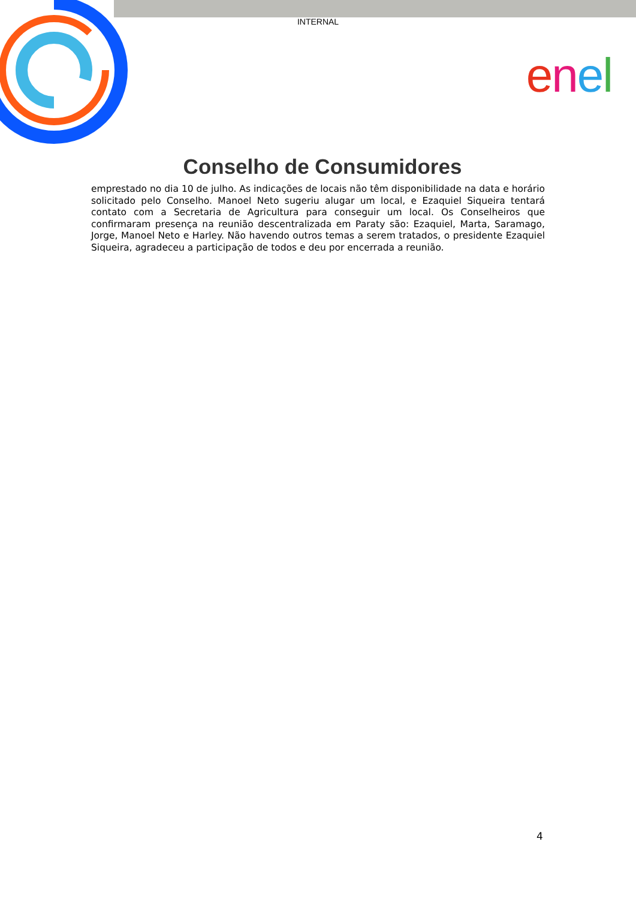INTERNAL
enel
Conselho de Consumidores
emprestado no dia 10 de julho. As indicações de locais não têm disponibilidade na data e horário solicitado pelo Conselho. Manoel Neto sugeriu alugar um local, e Ezaquiel Siqueira tentará contato com a Secretaria de Agricultura para conseguir um local. Os Conselheiros que confirmaram presença na reunião descentralizada em Paraty são: Ezaquiel, Marta, Saramago, Jorge, Manoel Neto e Harley. Não havendo outros temas a serem tratados, o presidente Ezaquiel Siqueira, agradeceu a participação de todos e deu por encerrada a reunião.
4